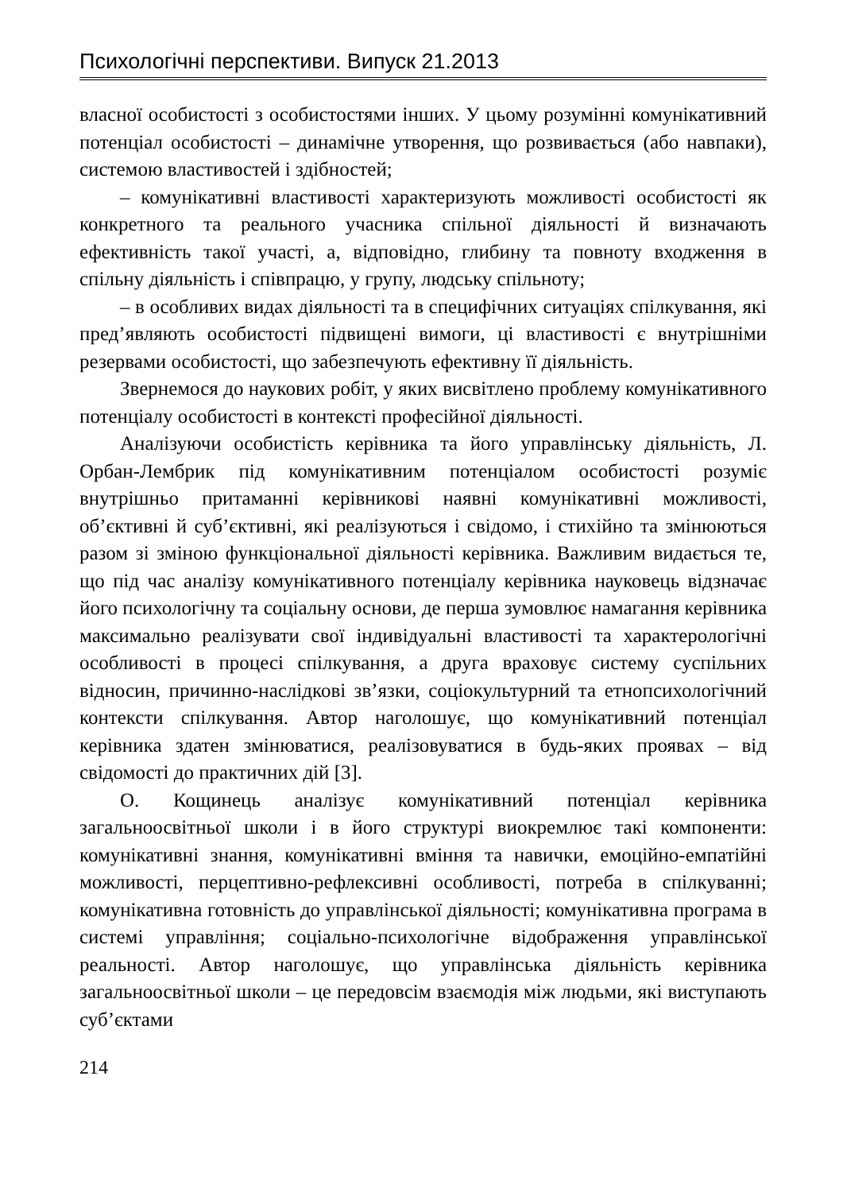Психологічні перспективи. Випуск 21.2013
власної особистості з особистостями інших. У цьому розумінні комунікативний потенціал особистості – динамічне утворення, що розвивається (або навпаки), системою властивостей і здібностей;
– комунікативні властивості характеризують можливості особистості як конкретного та реального учасника спільної діяльності й визначають ефективність такої участі, а, відповідно, глибину та повноту входження в спільну діяльність і співпрацю, у групу, людську спільноту;
– в особливих видах діяльності та в специфічних ситуаціях спілкування, які пред’являють особистості підвищені вимоги, ці властивості є внутрішніми резервами особистості, що забезпечують ефективну її діяльність.
Звернемося до наукових робіт, у яких висвітлено проблему комунікативного потенціалу особистості в контексті професійної діяльності.
Аналізуючи особистість керівника та його управлінську діяльність, Л. Орбан-Лембрик під комунікативним потенціалом особистості розуміє внутрішньо притаманні керівникові наявні комунікативні можливості, об’єктивні й суб’єктивні, які реалізуються і свідомо, і стихійно та змінюються разом зі зміною функціональної діяльності керівника. Важливим видається те, що під час аналізу комунікативного потенціалу керівника науковець відзначає його психологічну та соціальну основи, де перша зумовлює намагання керівника максимально реалізувати свої індивідуальні властивості та характерологічні особливості в процесі спілкування, а друга враховує систему суспільних відносин, причинно-наслідкові зв’язки, соціокультурний та етнопсихологічний контексти спілкування. Автор наголошує, що комунікативний потенціал керівника здатен змінюватися, реалізовуватися в будь-яких проявах – від свідомості до практичних дій [3].
О. Кощинець аналізує комунікативний потенціал керівника загальноосвітньої школи і в його структурі виокремлює такі компоненти: комунікативні знання, комунікативні вміння та навички, емоційно-емпатійні можливості, перцептивно-рефлексивні особливості, потреба в спілкуванні; комунікативна готовність до управлінської діяльності; комунікативна програма в системі управління; соціально-психологічне відображення управлінської реальності. Автор наголошує, що управлінська діяльність керівника загальноосвітньої школи – це передовсім взаємодія між людьми, які виступають суб’єктами
214